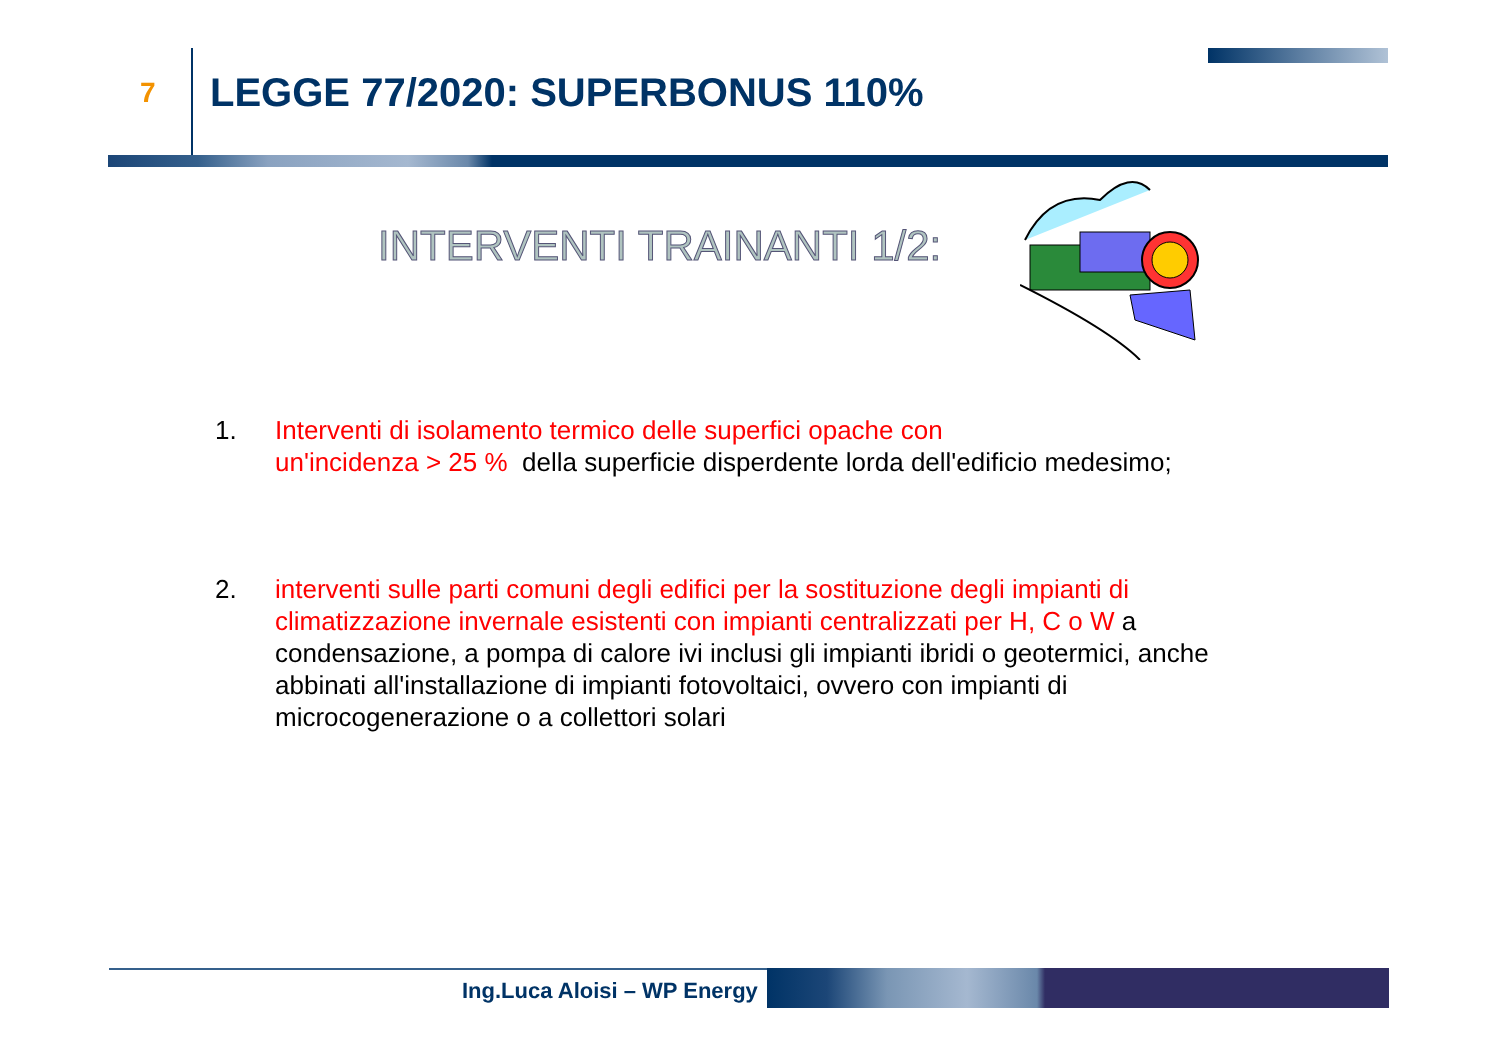7 LEGGE 77/2020: SUPERBONUS 110%
INTERVENTI TRAINANTI 1/2:
1. Interventi di isolamento termico delle superfici opache con
un'incidenza > 25 % della superficie disperdente lorda dell'edificio medesimo;
2. interventi sulle parti comuni degli edifici per la sostituzione degli impianti di climatizzazione invernale esistenti con impianti centralizzati per H, C o W a condensazione, a pompa di calore ivi inclusi gli impianti ibridi o geotermici, anche abbinati all'installazione di impianti fotovoltaici, ovvero con impianti di microcogenerazione o a collettori solari
Ing.Luca Aloisi – WP Energy